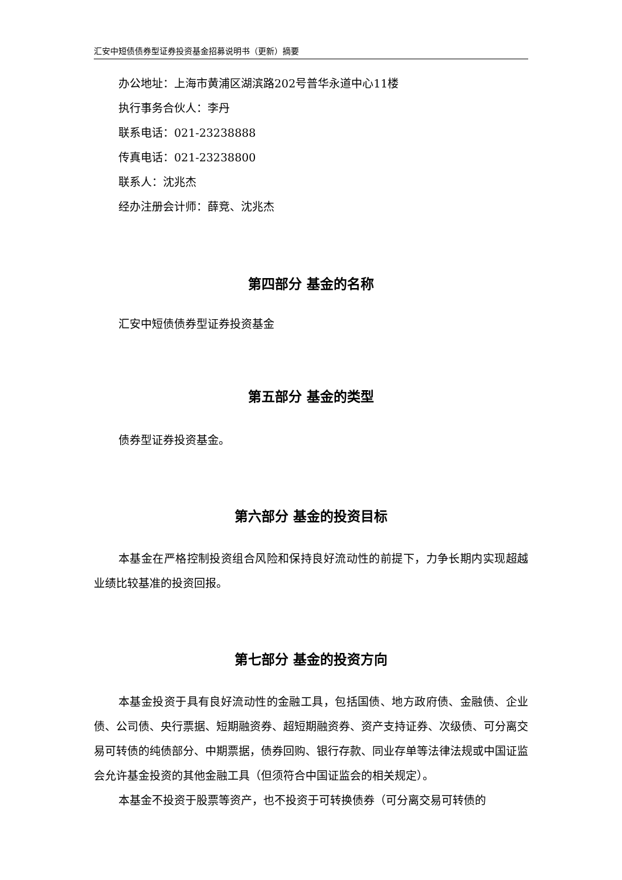汇安中短债债券型证券投资基金招募说明书（更新）摘要
办公地址：上海市黄浦区湖滨路202号普华永道中心11楼
执行事务合伙人：李丹
联系电话：021-23238888
传真电话：021-23238800
联系人：沈兆杰
经办注册会计师：薛竞、沈兆杰
第四部分 基金的名称
汇安中短债债券型证券投资基金
第五部分 基金的类型
债券型证券投资基金。
第六部分 基金的投资目标
本基金在严格控制投资组合风险和保持良好流动性的前提下，力争长期内实现超越业绩比较基准的投资回报。
第七部分 基金的投资方向
本基金投资于具有良好流动性的金融工具，包括国债、地方政府债、金融债、企业债、公司债、央行票据、短期融资券、超短期融资券、资产支持证券、次级债、可分离交易可转债的纯债部分、中期票据，债券回购、银行存款、同业存单等法律法规或中国证监会允许基金投资的其他金融工具（但须符合中国证监会的相关规定）。
本基金不投资于股票等资产，也不投资于可转换债券（可分离交易可转债的